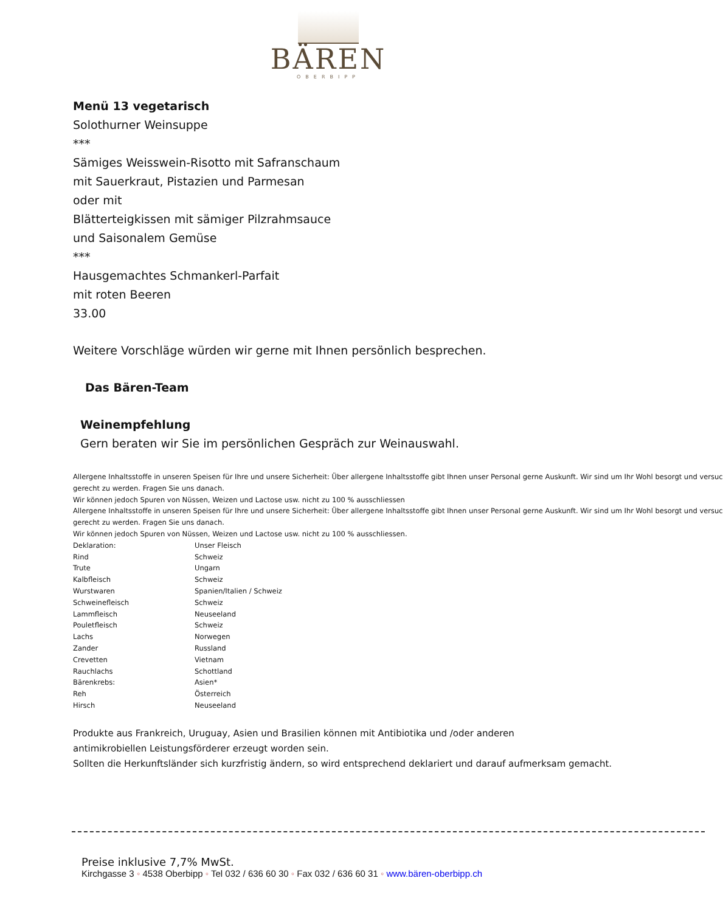BÄREN
OBERBIPP
Menü 13 vegetarisch
Solothurner Weinsuppe
***
Sämiges Weisswein-Risotto mit Safranschaum
mit Sauerkraut, Pistazien und Parmesan
oder mit
Blätterteigkissen mit sämiger Pilzrahmsauce
und Saisonalem Gemüse
***
Hausgemachtes Schmankerl-Parfait
mit roten Beeren
33.00
Weitere Vorschläge würden wir gerne mit Ihnen persönlich besprechen.
Das Bären-Team
Weinempfehlung
Gern beraten wir Sie im persönlichen Gespräch zur Weinauswahl.
Allergene Inhaltsstoffe in unseren Speisen für Ihre und unsere Sicherheit: Über allergene Inhaltsstoffe gibt Ihnen unser Personal gerne Auskunft. Wir sind um Ihr Wohl besorgt und versuc
gerecht zu werden. Fragen Sie uns danach.
Wir können jedoch Spuren von Nüssen, Weizen und Lactose usw. nicht zu 100 % ausschliessen
Allergene Inhaltsstoffe in unseren Speisen für Ihre und unsere Sicherheit: Über allergene Inhaltsstoffe gibt Ihnen unser Personal gerne Auskunft. Wir sind um Ihr Wohl besorgt und versuc
gerecht zu werden. Fragen Sie uns danach.
Wir können jedoch Spuren von Nüssen, Weizen und Lactose usw. nicht zu 100 % ausschliessen.
| Deklaration: | Unser Fleisch |
| Rind | Schweiz |
| Trute | Ungarn |
| Kalbfleisch | Schweiz |
| Wurstwaren | Spanien/Italien / Schweiz |
| Schweinefleisch | Schweiz |
| Lammfleisch | Neuseeland |
| Pouletfleisch | Schweiz |
| Lachs | Norwegen |
| Zander | Russland |
| Crevetten | Vietnam |
| Rauchlachs | Schottland |
| Bärenkrebs: | Asien* |
| Reh | Österreich |
| Hirsch | Neuseeland |
Produkte aus Frankreich, Uruguay, Asien und Brasilien können mit Antibiotika und /oder anderen
antimikrobiellen Leistungsförderer erzeugt worden sein.
Sollten die Herkunftsländer sich kurzfristig ändern, so wird entsprechend deklariert und darauf aufmerksam gemacht.
Preise inklusive 7,7% MwSt.
Kirchgasse 3 ◦ 4538 Oberbipp ◦ Tel 032 / 636 60 30 ◦ Fax 032 / 636 60 31 ◦ www.bären-oberbipp.ch